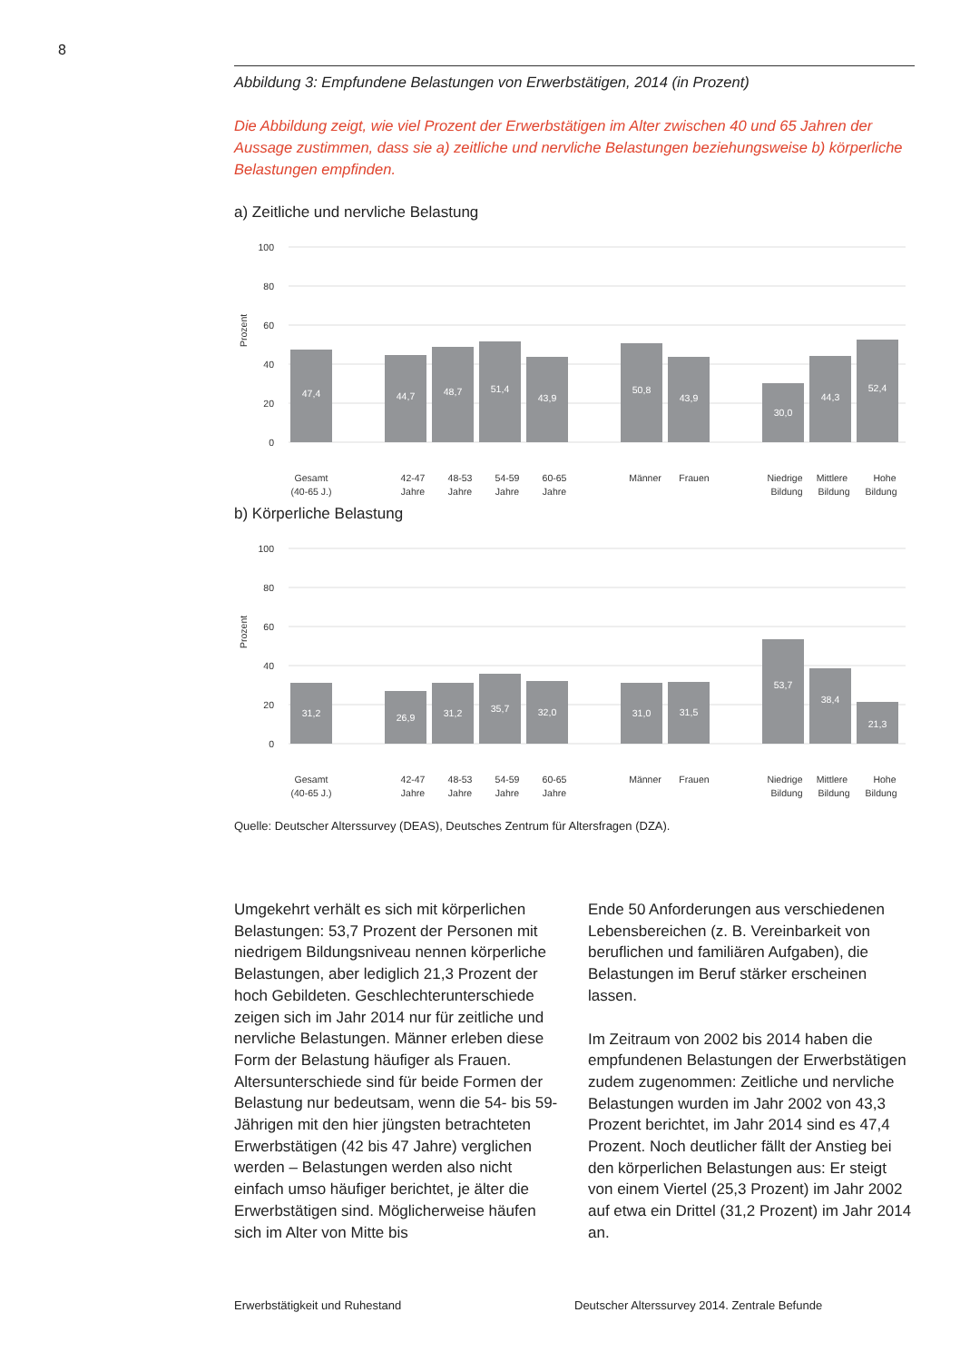8
Abbildung 3: Empfundene Belastungen von Erwerbstätigen, 2014 (in Prozent)
Die Abbildung zeigt, wie viel Prozent der Erwerbstätigen im Alter zwischen 40 und 65 Jahren der Aussage zustimmen, dass sie a) zeitliche und nervliche Belastungen beziehungsweise b) körperliche Belastungen empfinden.
a) Zeitliche und nervliche Belastung
100
80
60
40
20
0
Prozent
47,4
44,7
48,7
51,4
43,9
50,8
43,9
30,0
44,3
52,4
Gesamt
(40-65 J.)
42-47
Jahre
48-53
Jahre
54-59
Jahre
60-65
Jahre
Männer
Frauen
Niedrige
Bildung
Mittlere
Bildung
Hohe
Bildung
b) Körperliche Belastung
100
80
60
40
20
0
Prozent
31,2
26,9
31,2
35,7
32,0
31,0
31,5
53,7
38,4
21,3
Gesamt
(40-65 J.)
42-47
Jahre
48-53
Jahre
54-59
Jahre
60-65
Jahre
Männer
Frauen
Niedrige
Bildung
Mittlere
Bildung
Hohe
Bildung
Quelle: Deutscher Alterssurvey (DEAS), Deutsches Zentrum für Altersfragen (DZA).
Umgekehrt verhält es sich mit körperlichen Belastungen: 53,7 Prozent der Personen mit niedrigem Bildungsniveau nennen körperliche Belastungen, aber lediglich 21,3 Prozent der hoch Gebildeten. Geschlechterunterschiede zeigen sich im Jahr 2014 nur für zeitliche und nervliche Belastungen. Männer erleben diese Form der Belastung häufiger als Frauen. Altersunterschiede sind für beide Formen der Belastung nur bedeutsam, wenn die 54- bis 59-Jährigen mit den hier jüngsten betrachteten Erwerbstätigen (42 bis 47 Jahre) verglichen werden – Belastungen werden also nicht einfach umso häufiger berichtet, je älter die Erwerbstätigen sind. Möglicherweise häufen sich im Alter von Mitte bis
Ende 50 Anforderungen aus verschiedenen Lebensbereichen (z. B. Vereinbarkeit von beruflichen und familiären Aufgaben), die Belastungen im Beruf stärker erscheinen lassen.
Im Zeitraum von 2002 bis 2014 haben die empfundenen Belastungen der Erwerbstätigen zudem zugenommen: Zeitliche und nervliche Belastungen wurden im Jahr 2002 von 43,3 Prozent berichtet, im Jahr 2014 sind es 47,4 Prozent. Noch deutlicher fällt der Anstieg bei den körperlichen Belastungen aus: Er steigt von einem Viertel (25,3 Prozent) im Jahr 2002 auf etwa ein Drittel (31,2 Prozent) im Jahr 2014 an.
Erwerbstätigkeit und Ruhestand Deutscher Alterssurvey 2014. Zentrale Befunde